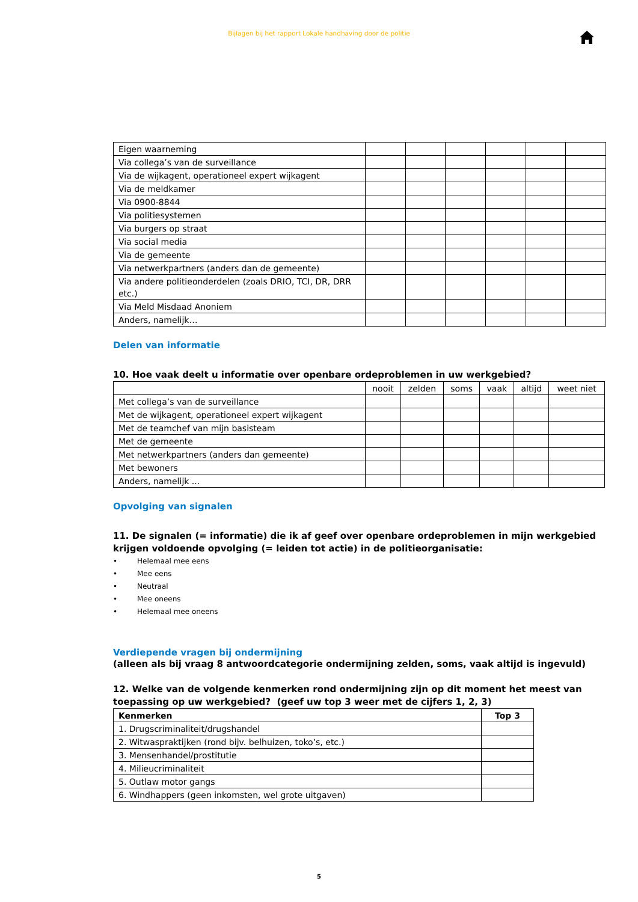Bijlagen bij het rapport Lokale handhaving door de politie
| Eigen waarneming | | | | | | |
| Via collega’s van de surveillance | | | | | | |
| Via de wijkagent, operationeel expert wijkagent | | | | | | |
| Via de meldkamer | | | | | | |
| Via 0900-8844 | | | | | | |
| Via politiesystemen | | | | | | |
| Via burgers op straat | | | | | | |
| Via social media | | | | | | |
| Via de gemeente | | | | | | |
| Via netwerkpartners (anders dan de gemeente) | | | | | | |
| Via andere politieonderdelen (zoals DRIO, TCI, DR, DRR etc.) | | | | | | |
| Via Meld Misdaad Anoniem | | | | | | |
| Anders, namelijk… | | | | | | |
Delen van informatie
10. Hoe vaak deelt u informatie over openbare ordeproblemen in uw werkgebied?
| | nooit | zelden | soms | vaak | altijd | weet niet |
| --- | --- | --- | --- | --- | --- | --- |
| Met collega’s van de surveillance | | | | | | |
| Met de wijkagent, operationeel expert wijkagent | | | | | | |
| Met de teamchef van mijn basisteam | | | | | | |
| Met de gemeente | | | | | | |
| Met netwerkpartners (anders dan gemeente) | | | | | | |
| Met bewoners | | | | | | |
| Anders, namelijk ... | | | | | | |
Opvolging van signalen
11. De signalen (= informatie) die ik af geef over openbare ordeproblemen in mijn werkgebied krijgen voldoende opvolging (= leiden tot actie) in de politieorganisatie:
• Helemaal mee eens
• Mee eens
• Neutraal
• Mee oneens
• Helemaal mee oneens
Verdiepende vragen bij ondermijning
(alleen als bij vraag 8 antwoordcategorie ondermijning zelden, soms, vaak altijd is ingevuld)
12. Welke van de volgende kenmerken rond ondermijning zijn op dit moment het meest van toepassing op uw werkgebied? (geef uw top 3 weer met de cijfers 1, 2, 3)
| Kenmerken | Top 3 |
| 1. Drugscriminaliteit/drugshandel | |
| 2. Witwaspraktijken (rond bijv. belhuizen, toko’s, etc.) | |
| 3. Mensenhandel/prostitutie | |
| 4. Milieucriminaliteit | |
| 5. Outlaw motor gangs | |
| 6. Windhappers (geen inkomsten, wel grote uitgaven) | |
5